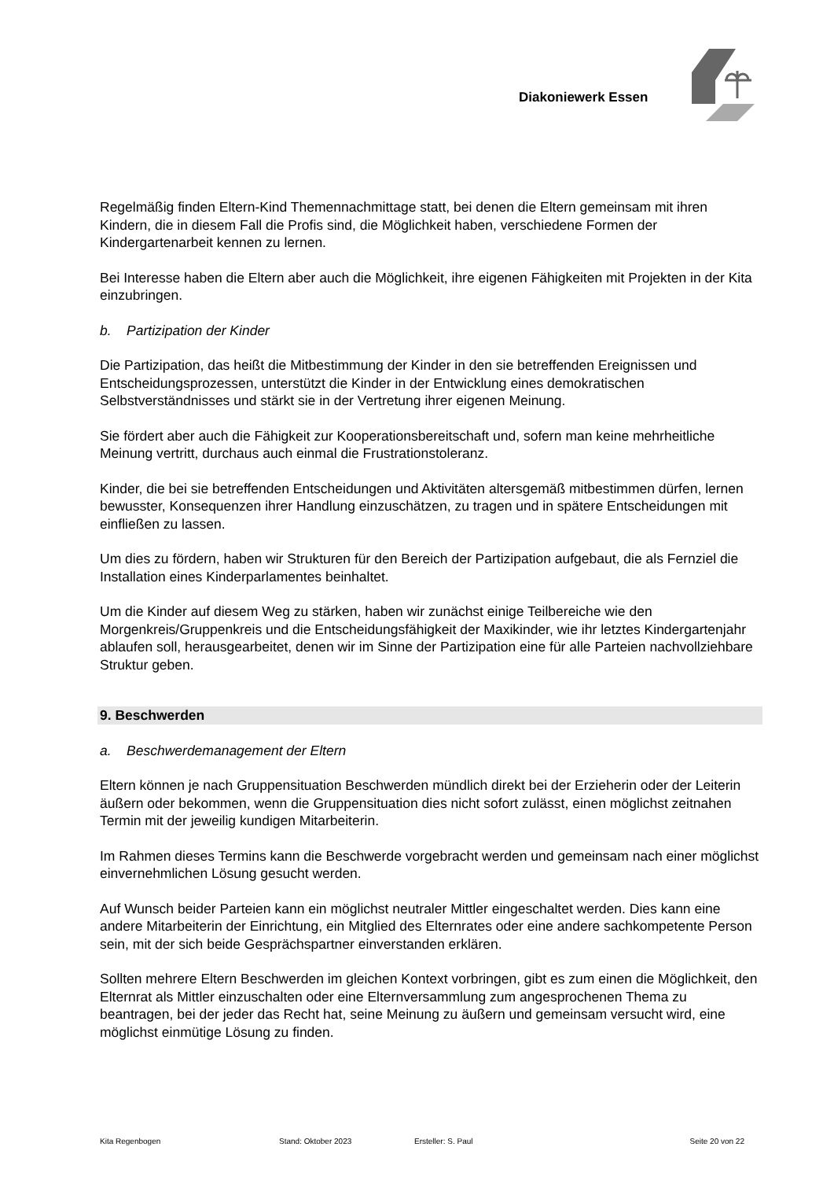Diakoniewerk Essen
Regelmäßig finden Eltern-Kind Themennachmittage statt, bei denen die Eltern gemeinsam mit ihren Kindern, die in diesem Fall die Profis sind, die Möglichkeit haben, verschiedene Formen der Kindergartenarbeit kennen zu lernen.
Bei Interesse haben die Eltern aber auch die Möglichkeit, ihre eigenen Fähigkeiten mit Projekten in der Kita einzubringen.
b. Partizipation der Kinder
Die Partizipation, das heißt die Mitbestimmung der Kinder in den sie betreffenden Ereignissen und Entscheidungsprozessen, unterstützt die Kinder in der Entwicklung eines demokratischen Selbstverständnisses und stärkt sie in der Vertretung ihrer eigenen Meinung.
Sie fördert aber auch die Fähigkeit zur Kooperationsbereitschaft und, sofern man keine mehrheitliche Meinung vertritt, durchaus auch einmal die Frustrationstoleranz.
Kinder, die bei sie betreffenden Entscheidungen und Aktivitäten altersgemäß mitbestimmen dürfen, lernen bewusster, Konsequenzen ihrer Handlung einzuschätzen, zu tragen und in spätere Entscheidungen mit einfließen zu lassen.
Um dies zu fördern, haben wir Strukturen für den Bereich der Partizipation aufgebaut, die als Fernziel die Installation eines Kinderparlamentes beinhaltet.
Um die Kinder auf diesem Weg zu stärken, haben wir zunächst einige Teilbereiche wie den Morgenkreis/Gruppenkreis und die Entscheidungsfähigkeit der Maxikinder, wie ihr letztes Kindergartenjahr ablaufen soll, herausgearbeitet, denen wir im Sinne der Partizipation eine für alle Parteien nachvollziehbare Struktur geben.
9. Beschwerden
a. Beschwerdemanagement der Eltern
Eltern können je nach Gruppensituation Beschwerden mündlich direkt bei der Erzieherin oder der Leiterin äußern oder bekommen, wenn die Gruppensituation dies nicht sofort zulässt, einen möglichst zeitnahen Termin mit der jeweilig kundigen Mitarbeiterin.
Im Rahmen dieses Termins kann die Beschwerde vorgebracht werden und gemeinsam nach einer möglichst einvernehmlichen Lösung gesucht werden.
Auf Wunsch beider Parteien kann ein möglichst neutraler Mittler eingeschaltet werden. Dies kann eine andere Mitarbeiterin der Einrichtung, ein Mitglied des Elternrates oder eine andere sachkompetente Person sein, mit der sich beide Gesprächspartner einverstanden erklären.
Sollten mehrere Eltern Beschwerden im gleichen Kontext vorbringen, gibt es zum einen die Möglichkeit, den Elternrat als Mittler einzuschalten oder eine Elternversammlung zum angesprochenen Thema zu beantragen, bei der jeder das Recht hat, seine Meinung zu äußern und gemeinsam versucht wird, eine möglichst einmütige Lösung zu finden.
Kita Regenbogen Stand: Oktober 2023 Ersteller: S. Paul Seite 20 von 22